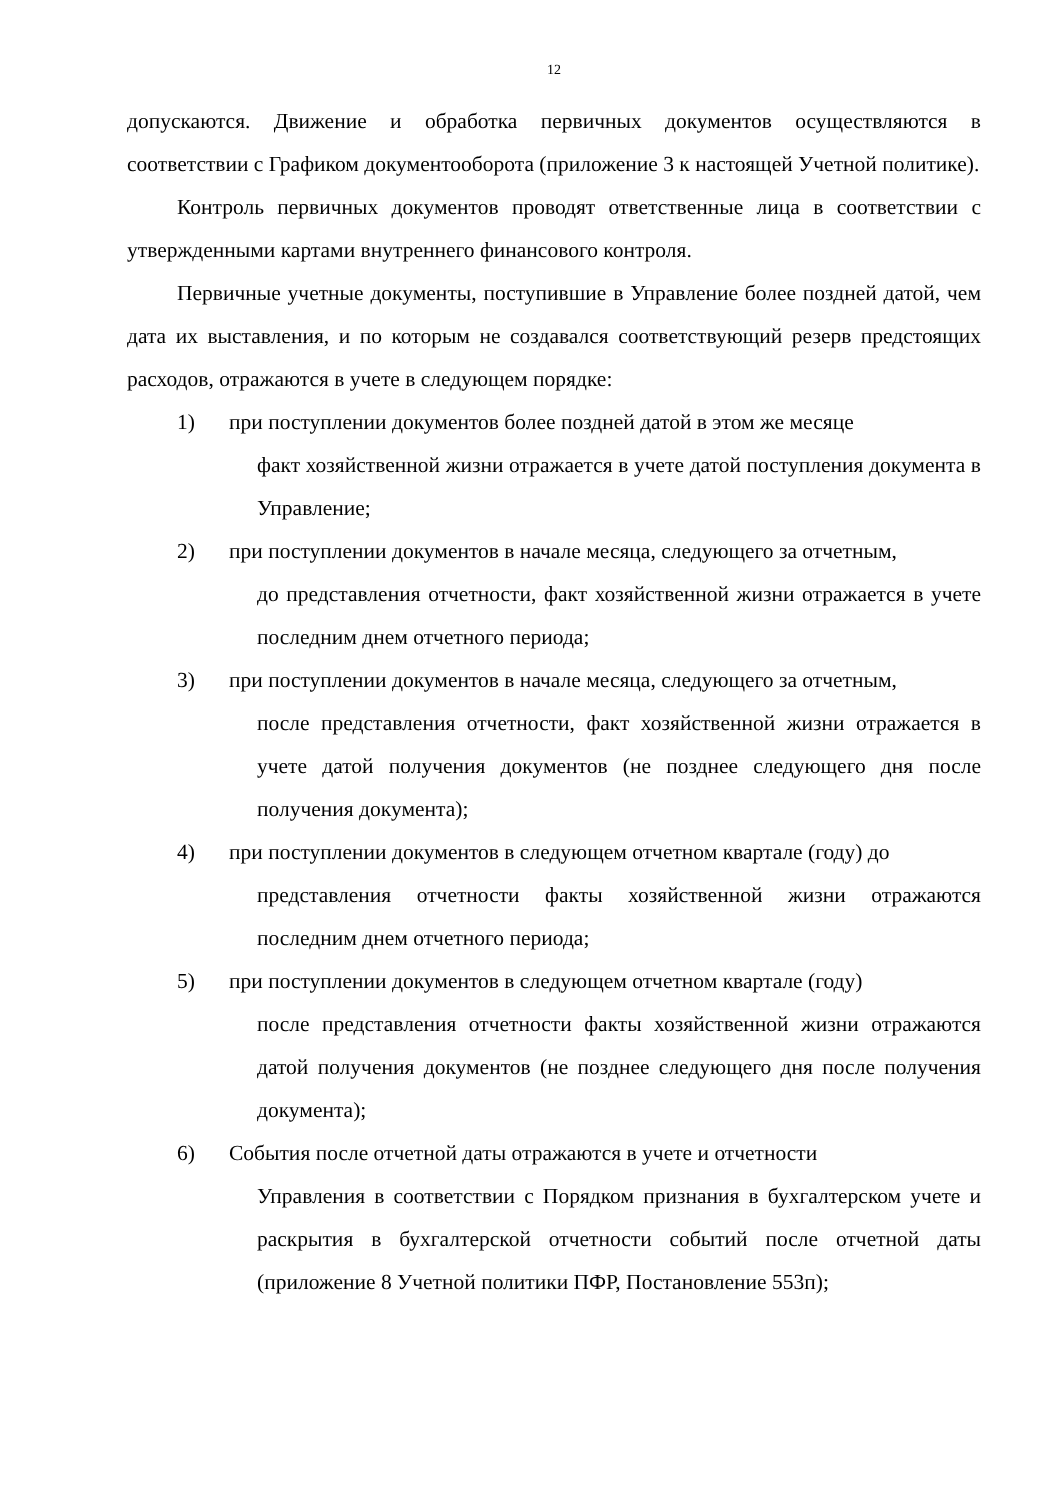12
допускаются. Движение и обработка первичных документов осуществляются в соответствии с Графиком документооборота (приложение 3 к настоящей Учетной политике).
Контроль первичных документов проводят ответственные лица в соответствии с утвержденными картами внутреннего финансового контроля.
Первичные учетные документы, поступившие в Управление более поздней датой, чем дата их выставления, и по которым не создавался соответствующий резерв предстоящих расходов, отражаются в учете в следующем порядке:
1) при поступлении документов более поздней датой в этом же месяце
факт хозяйственной жизни отражается в учете датой поступления документа в Управление;
2) при поступлении документов в начале месяца, следующего за отчетным,
до представления отчетности, факт хозяйственной жизни отражается в учете последним днем отчетного периода;
3) при поступлении документов в начале месяца, следующего за отчетным,
после представления отчетности, факт хозяйственной жизни отражается в учете датой получения документов (не позднее следующего дня после получения документа);
4) при поступлении документов в следующем отчетном квартале (году) до
представления отчетности факты хозяйственной жизни отражаются последним днем отчетного периода;
5) при поступлении документов в следующем отчетном квартале (году)
после представления отчетности факты хозяйственной жизни отражаются датой получения документов (не позднее следующего дня после получения документа);
6) События после отчетной даты отражаются в учете и отчетности
Управления в соответствии с Порядком признания в бухгалтерском учете и раскрытия в бухгалтерской отчетности событий после отчетной даты (приложение 8 Учетной политики ПФР, Постановление 553п);